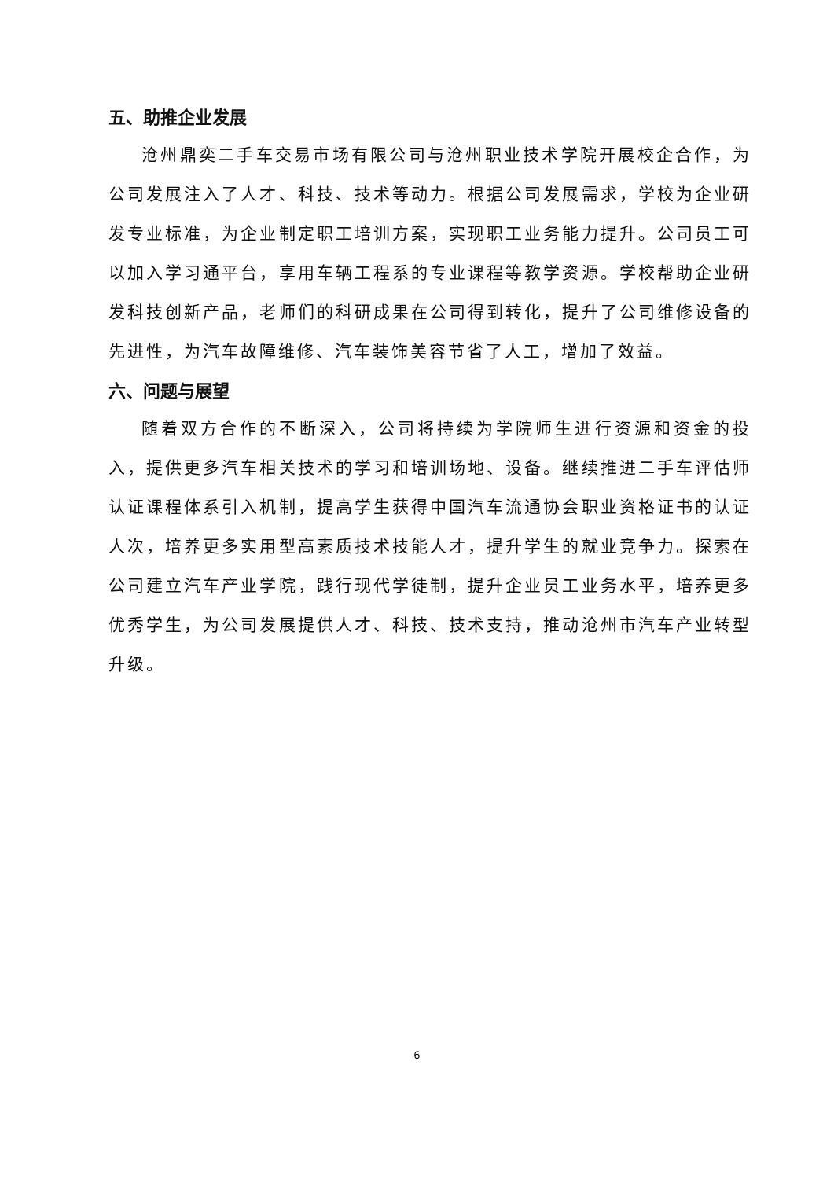五、助推企业发展
沧州鼎奕二手车交易市场有限公司与沧州职业技术学院开展校企合作，为公司发展注入了人才、科技、技术等动力。根据公司发展需求，学校为企业研发专业标准，为企业制定职工培训方案，实现职工业务能力提升。公司员工可以加入学习通平台，享用车辆工程系的专业课程等教学资源。学校帮助企业研发科技创新产品，老师们的科研成果在公司得到转化，提升了公司维修设备的先进性，为汽车故障维修、汽车装饰美容节省了人工，增加了效益。
六、问题与展望
随着双方合作的不断深入，公司将持续为学院师生进行资源和资金的投入，提供更多汽车相关技术的学习和培训场地、设备。继续推进二手车评估师认证课程体系引入机制，提高学生获得中国汽车流通协会职业资格证书的认证人次，培养更多实用型高素质技术技能人才，提升学生的就业竞争力。探索在公司建立汽车产业学院，践行现代学徒制，提升企业员工业务水平，培养更多优秀学生，为公司发展提供人才、科技、技术支持，推动沧州市汽车产业转型升级。
6